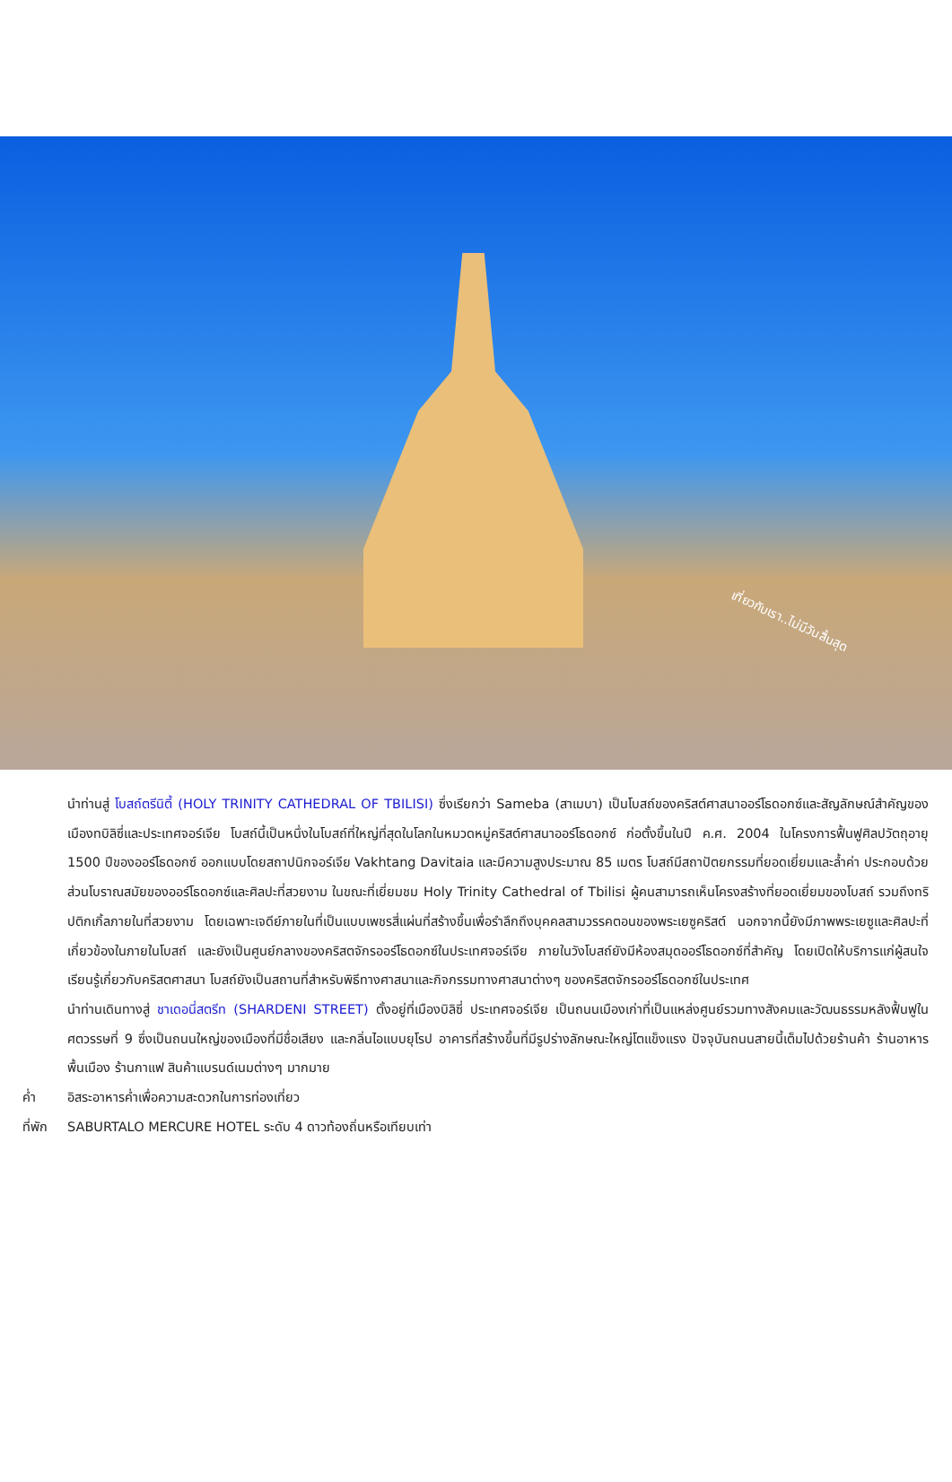เที่ยวกับเรา..ไม่มีวันสิ้นสุด
นำท่านสู่ โบสถ์ตรีนิตี้ (HOLY TRINITY CATHEDRAL OF TBILISI) ซึ่งเรียกว่า Sameba (สาเมบา) เป็นโบสถ์ของคริสต์ศาสนาออร์โธดอกซ์และสัญลักษณ์สำคัญของเมืองทบิลิซี่และประเทศจอร์เจีย โบสถ์นี้เป็นหนึ่งในโบสถ์ที่ใหญ่ที่สุดในโลกในหมวดหมู่คริสต์ศาสนาออร์โธดอกซ์ ก่อตั้งขึ้นในปี ค.ศ. 2004 ในโครงการฟื้นฟูศิลปวัตถุอายุ 1500 ปีของออร์โธดอกซ์ ออกแบบโดยสถาปนิกจอร์เจีย Vakhtang Davitaia และมีความสูงประมาณ 85 เมตร โบสถ์มีสถาปัตยกรรมที่ยอดเยี่ยมและล้ำค่า ประกอบด้วยส่วนโบราณสมัยของออร์โธดอกซ์และศิลปะที่สวยงาม ในขณะที่เยี่ยมชม Holy Trinity Cathedral of Tbilisi ผู้คนสามารถเห็นโครงสร้างที่ยอดเยี่ยมของโบสถ์ รวมถึงทริปติกเกิ้ลภายในที่สวยงาม โดยเฉพาะเจดีย์ภายในที่เป็นแบบเพชรสี่แผ่นที่สร้างขึ้นเพื่อรำลึกถึงบุคคลสามวรรคตอนของพระเยซูคริสต์ นอกจากนี้ยังมีภาพพระเยซูและศิลปะที่เกี่ยวข้องในภายในโบสถ์ และยังเป็นศูนย์กลางของคริสตจักรออร์โธดอกซ์ในประเทศจอร์เจีย ภายในวังโบสถ์ยังมีห้องสมุดออร์โธดอกซ์ที่สำคัญ โดยเปิดให้บริการแก่ผู้สนใจเรียนรู้เกี่ยวกับคริสตศาสนา โบสถ์ยังเป็นสถานที่สำหรับพิธีทางศาสนาและกิจกรรมทางศาสนาต่างๆ ของคริสตจักรออร์โธดอกซ์ในประเทศ
นำท่านเดินทางสู่ ชาเดอนี่สตรีท (SHARDENI STREET) ตั้งอยู่ที่เมืองบิลิซี่ ประเทศจอร์เจีย เป็นถนนเมืองเก่าที่เป็นแหล่งศูนย์รวมทางสังคมและวัฒนธรรมหลังฟื้นฟูในศตวรรษที่ 9 ซึ่งเป็นถนนใหญ่ของเมืองที่มีชื่อเสียง และกลิ่นไอแบบยุโรป อาคารที่สร้างขึ้นที่มีรูปร่างลักษณะใหญ่โตแข็งแรง ปัจจุบันถนนสายนี้เต็มไปด้วยร้านค้า ร้านอาหารพื้นเมือง ร้านกาแฟ สินค้าแบรนด์เนมต่างๆ มากมาย
ค่ำ อิสระอาหารค่ำเพื่อความสะดวกในการท่องเที่ยว
ที่พัก SABURTALO MERCURE HOTEL ระดับ 4 ดาวท้องถิ่นหรือเทียบเท่า